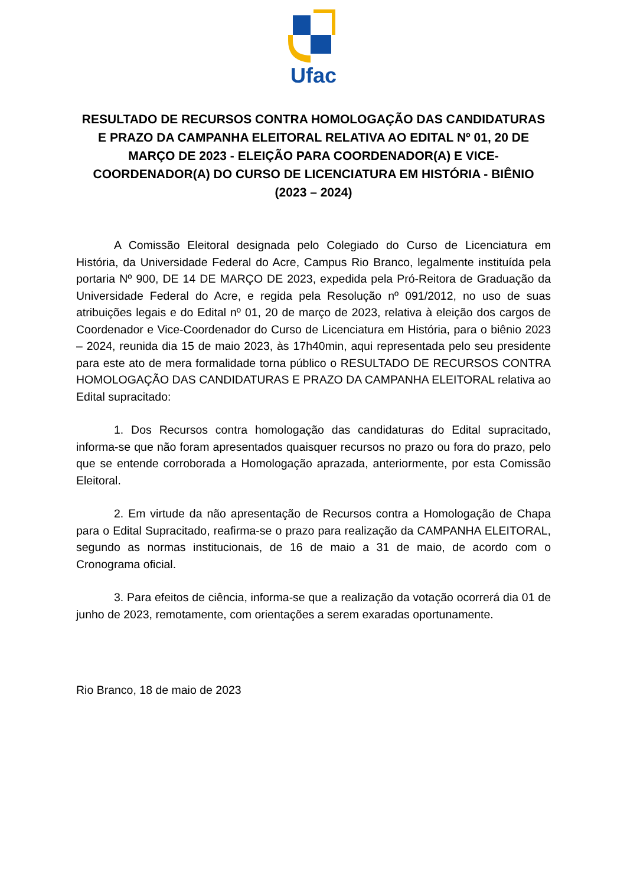Ufac
RESULTADO DE RECURSOS CONTRA HOMOLOGAÇÃO DAS CANDIDATURAS E PRAZO DA CAMPANHA ELEITORAL RELATIVA AO EDITAL Nº 01, 20 DE MARÇO DE 2023 - ELEIÇÃO PARA COORDENADOR(A) E VICE-COORDENADOR(A) DO CURSO DE LICENCIATURA EM HISTÓRIA - BIÊNIO (2023 – 2024)
A Comissão Eleitoral designada pelo Colegiado do Curso de Licenciatura em História, da Universidade Federal do Acre, Campus Rio Branco, legalmente instituída pela portaria Nº 900, DE 14 DE MARÇO DE 2023, expedida pela Pró-Reitora de Graduação da Universidade Federal do Acre, e regida pela Resolução nº 091/2012, no uso de suas atribuições legais e do Edital nº 01, 20 de março de 2023, relativa à eleição dos cargos de Coordenador e Vice-Coordenador do Curso de Licenciatura em História, para o biênio 2023 – 2024, reunida dia 15 de maio 2023, às 17h40min, aqui representada pelo seu presidente para este ato de mera formalidade torna público o RESULTADO DE RECURSOS CONTRA HOMOLOGAÇÃO DAS CANDIDATURAS E PRAZO DA CAMPANHA ELEITORAL relativa ao Edital supracitado:
1. Dos Recursos contra homologação das candidaturas do Edital supracitado, informa-se que não foram apresentados quaisquer recursos no prazo ou fora do prazo, pelo que se entende corroborada a Homologação aprazada, anteriormente, por esta Comissão Eleitoral.
2. Em virtude da não apresentação de Recursos contra a Homologação de Chapa para o Edital Supracitado, reafirma-se o prazo para realização da CAMPANHA ELEITORAL, segundo as normas institucionais, de 16 de maio a 31 de maio, de acordo com o Cronograma oficial.
3. Para efeitos de ciência, informa-se que a realização da votação ocorrerá dia 01 de junho de 2023, remotamente, com orientações a serem exaradas oportunamente.
Rio Branco, 18 de maio de 2023